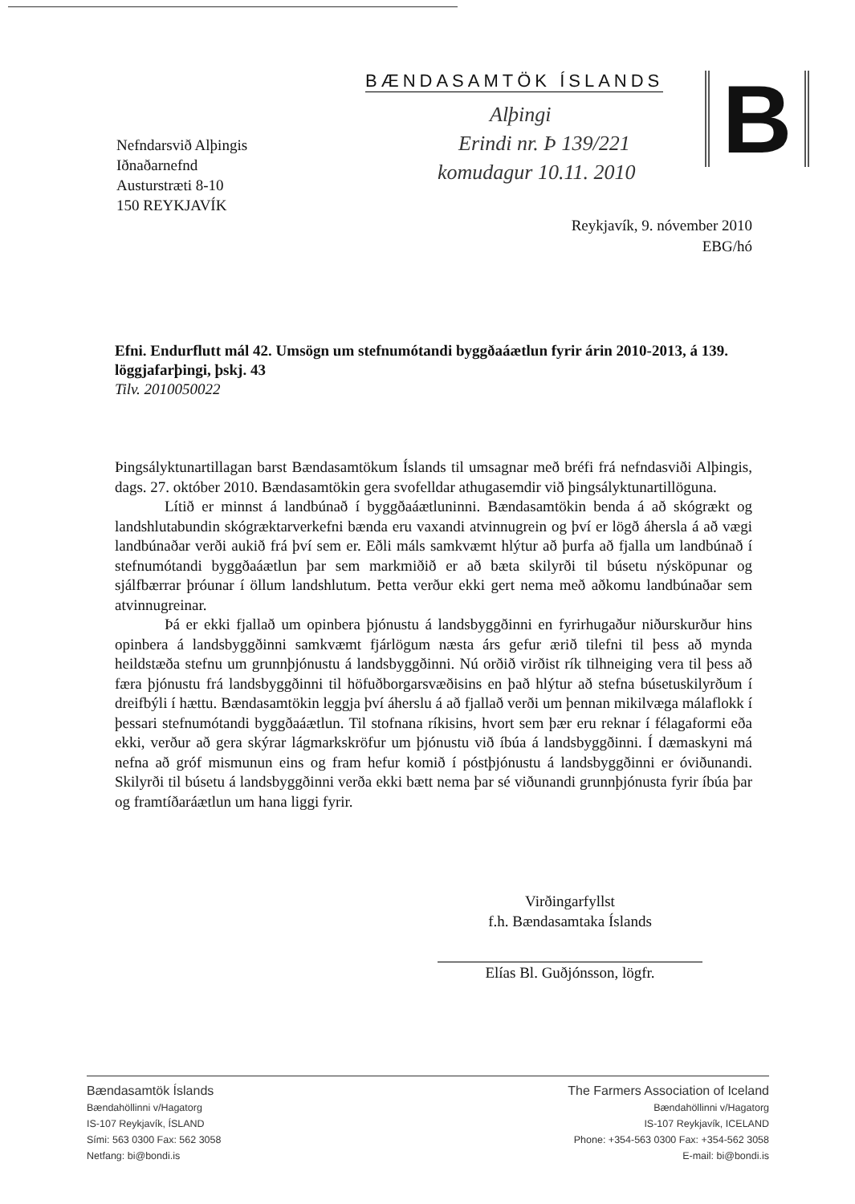BÆNDASAMTÖK ÍSLANDS B
Alþingi
Erindi nr. Þ 139/221
komudagur 10.11. 2010
Nefndarsvið Alþingis
Iðnaðarnefnd
Austurstræti 8-10
150 REYKJAVÍK
Reykjavík, 9. nóvember 2010
EBG/hó
Efni. Endurflutt mál 42. Umsögn um stefnumótandi byggðaáætlun fyrir árin 2010-2013, á 139. löggjafarþingi, þskj. 43
Tilv. 2010050022
Þingsályktunartillagan barst Bændasamtökum Íslands til umsagnar með bréfi frá nefndasviði Alþingis, dags. 27. október 2010. Bændasamtökin gera svofelldar athugasemdir við þingsályktunartillöguna.
Lítið er minnst á landbúnað í byggðaáætluninni. Bændasamtökin benda á að skógrækt og landshlutabundin skógræktarverkefni bænda eru vaxandi atvinnugrein og því er lögð áhersla á að vægi landbúnaðar verði aukið frá því sem er. Eðli máls samkvæmt hlýtur að þurfa að fjalla um landbúnað í stefnumótandi byggðaáætlun þar sem markmiðið er að bæta skilyrði til búsetu nýsköpunar og sjálfbærrar þróunar í öllum landshlutum. Þetta verður ekki gert nema með aðkomu landbúnaðar sem atvinnugreinar.
Þá er ekki fjallað um opinbera þjónustu á landsbyggðinni en fyrirhugaður niðurskurður hins opinbera á landsbyggðinni samkvæmt fjárlögum næsta árs gefur ærið tilefni til þess að mynda heildstæða stefnu um grunnþjónustu á landsbyggðinni. Nú orðið virðist rík tilhneiging vera til þess að færa þjónustu frá landsbyggðinni til höfuðborgarsvæðisins en það hlýtur að stefna búsetuskilyrðum í dreifbýli í hættu. Bændasamtökin leggja því áherslu á að fjallað verði um þennan mikilvæga málaflokk í þessari stefnumótandi byggðaáætlun. Til stofnana ríkisins, hvort sem þær eru reknar í félagaformi eða ekki, verður að gera skýrar lágmarkskröfur um þjónustu við íbúa á landsbyggðinni. Í dæmaskyni má nefna að gróf mismunun eins og fram hefur komið í póstþjónustu á landsbyggðinni er óviðunandi. Skilyrði til búsetu á landsbyggðinni verða ekki bætt nema þar sé viðunandi grunnþjónusta fyrir íbúa þar og framtíðaráætlun um hana liggi fyrir.
Virðingarfyllst
f.h. Bændasamtaka Íslands
Elías Bl. Guðjónsson, lögfr.
Bændasamtök Íslands
Bændahöllinni v/Hagatorg
IS-107 Reykjavík, ÍSLAND
Sími: 563 0300 Fax: 562 3058
Netfang: bi@bondi.is
The Farmers Association of Iceland
Bændahöllinni v/Hagatorg
IS-107 Reykjavík, ICELAND
Phone: +354-563 0300 Fax: +354-562 3058
E-mail: bi@bondi.is